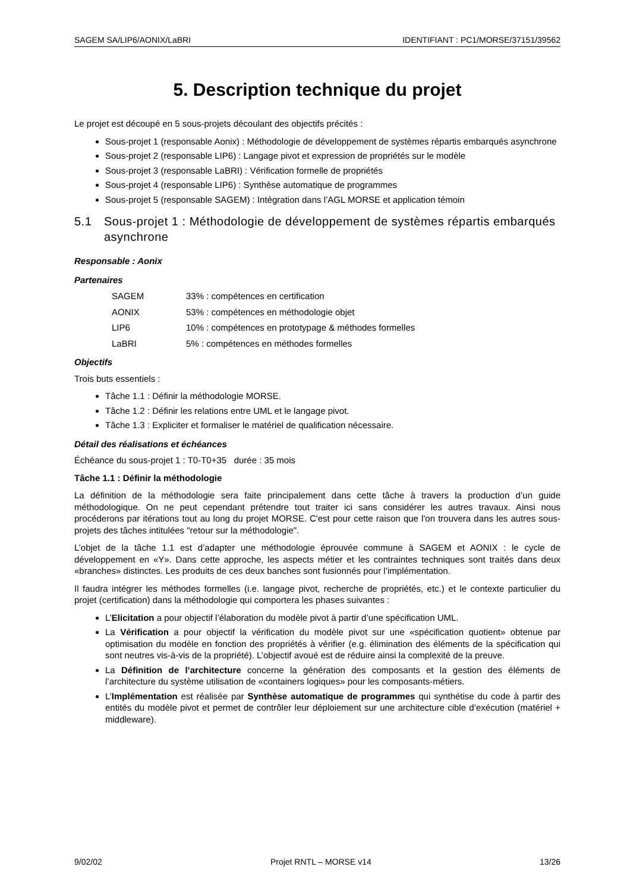SAGEM SA/LIP6/AONIX/LaBRI IDENTIFIANT : PC1/MORSE/37151/39562
5. Description technique du projet
Le projet est découpé en 5 sous-projets découlant des objectifs précités :
Sous-projet 1 (responsable Aonix) : Méthodologie de développement de systèmes répartis embarqués asynchrone
Sous-projet 2 (responsable LIP6) : Langage pivot et expression de propriétés sur le modèle
Sous-projet 3 (responsable LaBRI) : Vérification formelle de propriétés
Sous-projet 4 (responsable LIP6) : Synthèse automatique de programmes
Sous-projet 5 (responsable SAGEM) : Intégration dans l’AGL MORSE et application témoin
5.1 Sous-projet 1 : Méthodologie de développement de systèmes répartis embarqués asynchrone
Responsable : Aonix
Partenaires
SAGEM 33% : compétences en certification AONIX 53% : compétences en méthodologie objet LIP6 10% : compétences en prototypage & méthodes formelles LaBRI 5% : compétences en méthodes formelles
Objectifs
Trois buts essentiels :
Tâche 1.1 : Définir la méthodologie MORSE.
Tâche 1.2 : Définir les relations entre UML et le langage pivot.
Tâche 1.3 : Expliciter et formaliser le matériel de qualification nécessaire.
Détail des réalisations et échéances
Échéance du sous-projet 1 : T0-T0+35 durée : 35 mois
Tâche 1.1 : Définir la méthodologie
La définition de la méthodologie sera faite principalement dans cette tâche à travers la production d’un guide méthodologique. On ne peut cependant prétendre tout traiter ici sans considérer les autres travaux. Ainsi nous procéderons par itérations tout au long du projet MORSE. C'est pour cette raison que l'on trouvera dans les autres sous-projets des tâches intitulées "retour sur la méthodologie".
L’objet de la tâche 1.1 est d’adapter une méthodologie éprouvée commune à SAGEM et AONIX : le cycle de développement en «Y». Dans cette approche, les aspects métier et les contraintes techniques sont traités dans deux «branches» distinctes. Les produits de ces deux banches sont fusionnés pour l’implémentation.
Il faudra intégrer les méthodes formelles (i.e. langage pivot, recherche de propriétés, etc.) et le contexte particulier du projet (certification) dans la méthodologie qui comportera les phases suivantes :
L’Elicitation a pour objectif l’élaboration du modèle pivot à partir d’une spécification UML.
La Vérification a pour objectif la vérification du modèle pivot sur une «spécification quotient» obtenue par optimisation du modèle en fonction des propriétés à vérifier (e.g. élimination des éléments de la spécification qui sont neutres vis-à-vis de la propriété). L’objectif avoué est de réduire ainsi la complexité de la preuve.
La Définition de l’architecture concerne la génération des composants et la gestion des éléments de l’architecture du système utilisation de «containers logiques» pour les composants-métiers.
L’Implémentation est réalisée par Synthèse automatique de programmes qui synthétise du code à partir des entités du modèle pivot et permet de contrôler leur déploiement sur une architecture cible d’exécution (matériel + middleware).
9/02/02 Projet RNTL – MORSE v14 13/26